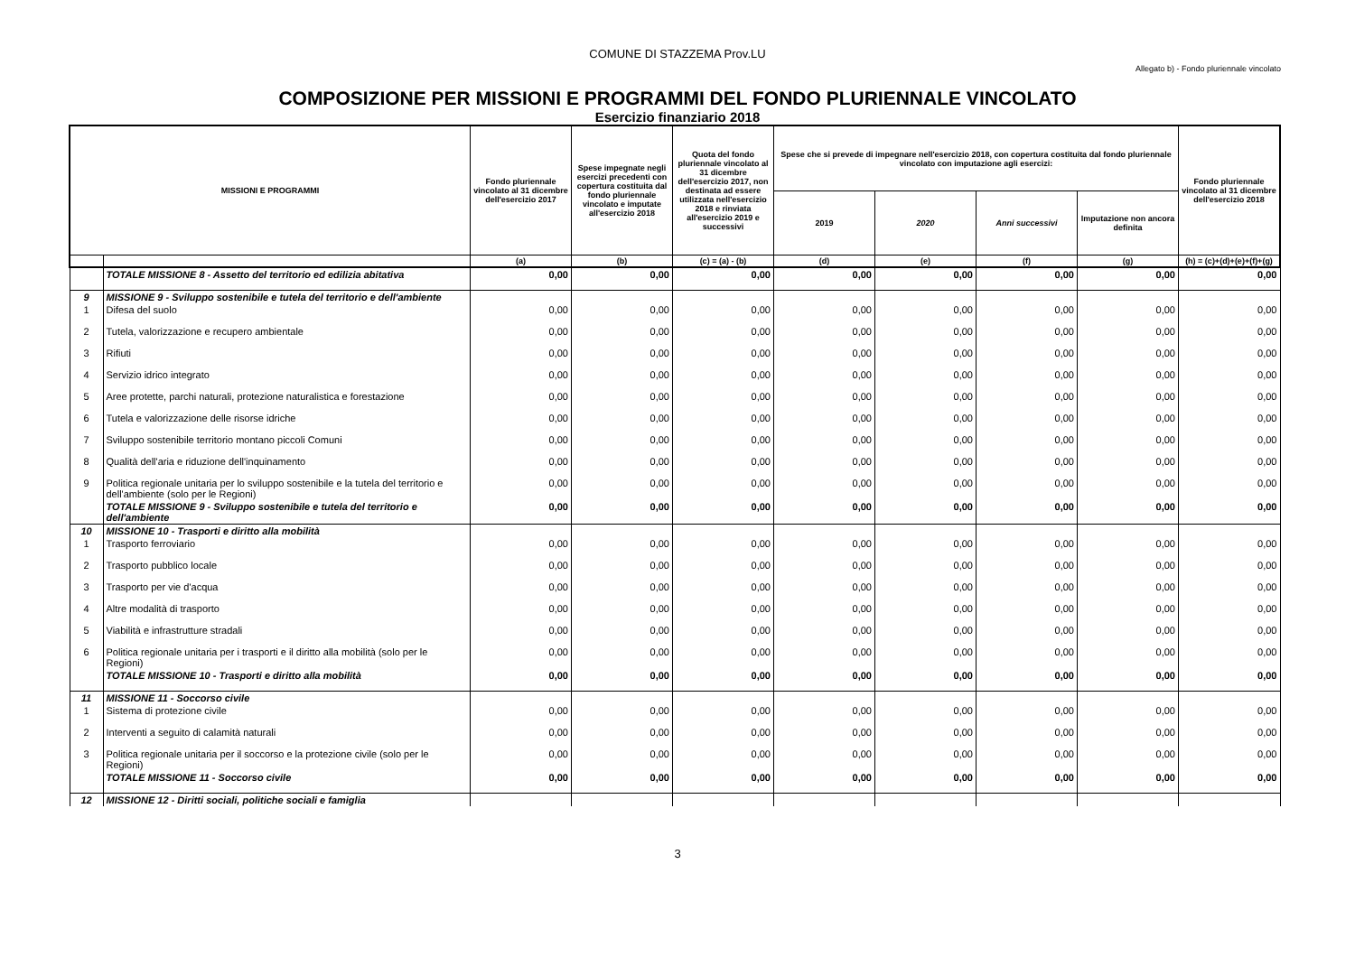COMUNE DI STAZZEMA Prov.LU
Allegato b) - Fondo pluriennale vincolato
COMPOSIZIONE PER MISSIONI E PROGRAMMI DEL FONDO PLURIENNALE VINCOLATO
Esercizio finanziario 2018
| MISSIONI E PROGRAMMI | | Fondo pluriennale vincolato al 31 dicembre dell'esercizio 2017 | Spese impegnate negli esercizi precedenti con copertura costituita dal fondo pluriennale vincolato e imputate all'esercizio 2018 | Quota del fondo pluriennale vincolato al 31 dicembre dell'esercizio 2017, non destinata ad essere utilizzata nell'esercizio 2018 e rinviata all'esercizio 2019 e successivi | Spese che si prevede di impegnare nell'esercizio 2018, con copertura costituita dal fondo pluriennale vincolato con imputazione agli esercizi: | | | | Fondo pluriennale vincolato al 31 dicembre dell'esercizio 2018 |
| --- | --- | --- | --- | --- | --- | --- | --- | --- | --- |
| | | | | | 2019 | 2020 | Anni successivi | Imputazione non ancora definita | |
| | | (a) | (b) | (c) = (a) - (b) | (d) | (e) | (f) | (g) | (h) = (c)+(d)+(e)+(f)+(g) |
| | TOTALE MISSIONE 8 - Assetto del territorio ed edilizia abitativa | 0,00 | 0,00 | 0,00 | 0,00 | 0,00 | 0,00 | 0,00 | 0,00 |
| 9 | MISSIONE 9 - Sviluppo sostenibile e tutela del territorio e dell'ambiente | | | | | | | | |
| 1 | Difesa del suolo | 0,00 | 0,00 | 0,00 | 0,00 | 0,00 | 0,00 | 0,00 | 0,00 |
| 2 | Tutela, valorizzazione e recupero ambientale | 0,00 | 0,00 | 0,00 | 0,00 | 0,00 | 0,00 | 0,00 | 0,00 |
| 3 | Rifiuti | 0,00 | 0,00 | 0,00 | 0,00 | 0,00 | 0,00 | 0,00 | 0,00 |
| 4 | Servizio idrico integrato | 0,00 | 0,00 | 0,00 | 0,00 | 0,00 | 0,00 | 0,00 | 0,00 |
| 5 | Aree protette, parchi naturali, protezione naturalistica e forestazione | 0,00 | 0,00 | 0,00 | 0,00 | 0,00 | 0,00 | 0,00 | 0,00 |
| 6 | Tutela e valorizzazione delle risorse idriche | 0,00 | 0,00 | 0,00 | 0,00 | 0,00 | 0,00 | 0,00 | 0,00 |
| 7 | Sviluppo sostenibile territorio montano piccoli Comuni | 0,00 | 0,00 | 0,00 | 0,00 | 0,00 | 0,00 | 0,00 | 0,00 |
| 8 | Qualità dell'aria e riduzione dell'inquinamento | 0,00 | 0,00 | 0,00 | 0,00 | 0,00 | 0,00 | 0,00 | 0,00 |
| 9 | Politica regionale unitaria per lo sviluppo sostenibile e la tutela del territorio e dell'ambiente (solo per le Regioni) | 0,00 | 0,00 | 0,00 | 0,00 | 0,00 | 0,00 | 0,00 | 0,00 |
| | TOTALE MISSIONE 9 - Sviluppo sostenibile e tutela del territorio e dell'ambiente | 0,00 | 0,00 | 0,00 | 0,00 | 0,00 | 0,00 | 0,00 | 0,00 |
| 10 | MISSIONE 10 - Trasporti e diritto alla mobilità | | | | | | | | |
| 1 | Trasporto ferroviario | 0,00 | 0,00 | 0,00 | 0,00 | 0,00 | 0,00 | 0,00 | 0,00 |
| 2 | Trasporto pubblico locale | 0,00 | 0,00 | 0,00 | 0,00 | 0,00 | 0,00 | 0,00 | 0,00 |
| 3 | Trasporto per vie d'acqua | 0,00 | 0,00 | 0,00 | 0,00 | 0,00 | 0,00 | 0,00 | 0,00 |
| 4 | Altre modalità di trasporto | 0,00 | 0,00 | 0,00 | 0,00 | 0,00 | 0,00 | 0,00 | 0,00 |
| 5 | Viabilità e infrastrutture stradali | 0,00 | 0,00 | 0,00 | 0,00 | 0,00 | 0,00 | 0,00 | 0,00 |
| 6 | Politica regionale unitaria per i trasporti e il diritto alla mobilità (solo per le Regioni) | 0,00 | 0,00 | 0,00 | 0,00 | 0,00 | 0,00 | 0,00 | 0,00 |
| | TOTALE MISSIONE 10 - Trasporti e diritto alla mobilità | 0,00 | 0,00 | 0,00 | 0,00 | 0,00 | 0,00 | 0,00 | 0,00 |
| 11 | MISSIONE 11 - Soccorso civile | | | | | | | | |
| 1 | Sistema di protezione civile | 0,00 | 0,00 | 0,00 | 0,00 | 0,00 | 0,00 | 0,00 | 0,00 |
| 2 | Interventi a seguito di calamità naturali | 0,00 | 0,00 | 0,00 | 0,00 | 0,00 | 0,00 | 0,00 | 0,00 |
| 3 | Politica regionale unitaria per il soccorso e la protezione civile (solo per le Regioni) | 0,00 | 0,00 | 0,00 | 0,00 | 0,00 | 0,00 | 0,00 | 0,00 |
| | TOTALE MISSIONE 11 - Soccorso civile | 0,00 | 0,00 | 0,00 | 0,00 | 0,00 | 0,00 | 0,00 | 0,00 |
| 12 | MISSIONE 12 - Diritti sociali, politiche sociali e famiglia | | | | | | | | |
3